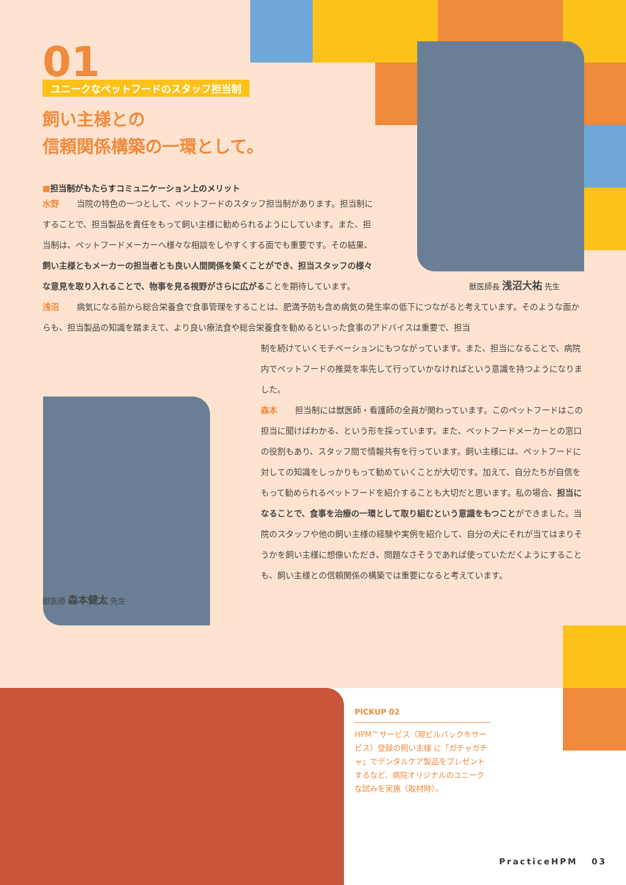01
ユニークなペットフードのスタッフ担当制
飼い主様との
信頼関係構築の一環として。
■担当制がもたらすコミュニケーション上のメリット
水野 当院の特色の一つとして、ペットフードのスタッフ担当制があります。担当制にすることで、担当製品を責任をもって飼い主様に勧められるようにしています。また、担当制は、ペットフードメーカーへ様々な相談をしやすくする面でも重要です。その結果、飼い主様ともメーカーの担当者とも良い人間関係を築くことができ、担当スタッフの様々な意見を取り入れることで、物事を見る視野がさらに広がることを期待しています。
獣医師長 浅沼大祐 先生
浅沼 病気になる前から総合栄養食で食事管理をすることは、肥満予防も含め病気の発生率の低下につながると考えています。そのような面からも、担当製品の知識を踏まえて、より良い療法食や総合栄養食を勧めるといった食事のアドバイスは重要で、担当
制を続けていくモチベーションにもつながっています。また、担当になることで、病院内でペットフードの推奨を率先して行っていかなければという意識を持つようになりました。
森本 担当制には獣医師・看護師の全員が関わっています。このペットフードはこの担当に聞けばわかる、という形を採っています。また、ペットフードメーカーとの窓口の役割もあり、スタッフ間で情報共有を行っています。飼い主様には、ペットフードに対しての知識をしっかりもって勧めていくことが大切です。加えて、自分たちが自信をもって勧められるペットフードを紹介することも大切だと思います。私の場合、担当になることで、食事を治療の一環として取り組むという意識をもつことができました。当院のスタッフや他の飼い主様の経験や実例を紹介して、自分の犬にそれが当てはまりそうかを飼い主様に想像いただき、問題なさそうであれば使っていただくようにすることも、飼い主様との信頼関係の構築では重要になると考えています。
獣医師 森本健太 先生
PICKUP 02
HPM™サービス（現ビルバック®サービス）登録の飼い主様 に「ガチャガチャ」でデンタルケア製品をプレゼントするなど、病院オリジナルのユニークな試みを実施（取材時）。
PracticeHPM 03